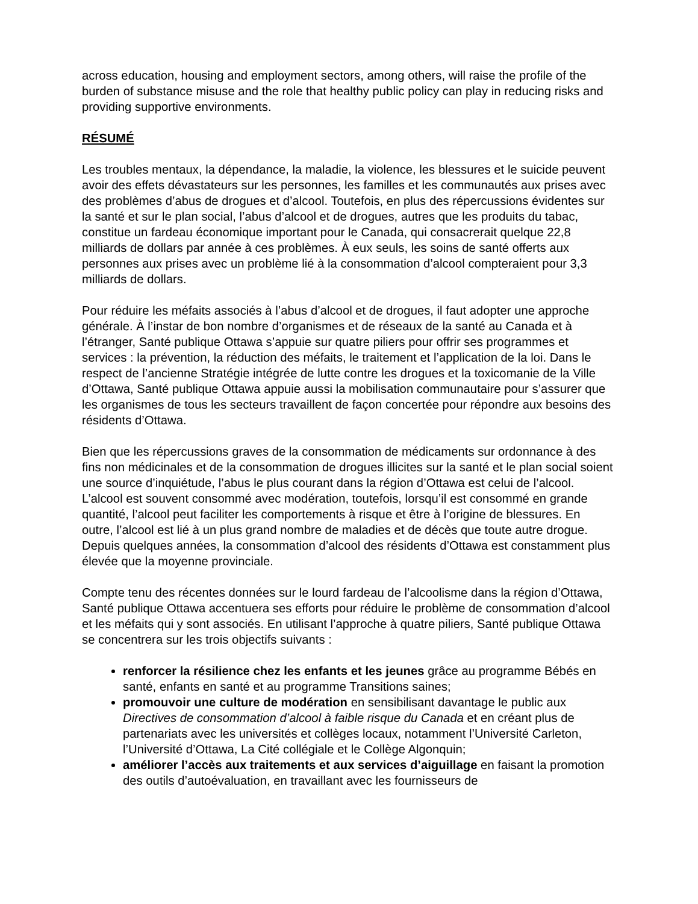across education, housing and employment sectors, among others, will raise the profile of the burden of substance misuse and the role that healthy public policy can play in reducing risks and providing supportive environments.
RÉSUMÉ
Les troubles mentaux, la dépendance, la maladie, la violence, les blessures et le suicide peuvent avoir des effets dévastateurs sur les personnes, les familles et les communautés aux prises avec des problèmes d’abus de drogues et d’alcool. Toutefois, en plus des répercussions évidentes sur la santé et sur le plan social, l’abus d’alcool et de drogues, autres que les produits du tabac, constitue un fardeau économique important pour le Canada, qui consacrerait quelque 22,8 milliards de dollars par année à ces problèmes. À eux seuls, les soins de santé offerts aux personnes aux prises avec un problème lié à la consommation d’alcool compteraient pour 3,3 milliards de dollars.
Pour réduire les méfaits associés à l’abus d’alcool et de drogues, il faut adopter une approche générale. À l’instar de bon nombre d’organismes et de réseaux de la santé au Canada et à l’étranger, Santé publique Ottawa s’appuie sur quatre piliers pour offrir ses programmes et services : la prévention, la réduction des méfaits, le traitement et l’application de la loi. Dans le respect de l’ancienne Stratégie intégrée de lutte contre les drogues et la toxicomanie de la Ville d’Ottawa, Santé publique Ottawa appuie aussi la mobilisation communautaire pour s’assurer que les organismes de tous les secteurs travaillent de façon concertée pour répondre aux besoins des résidents d’Ottawa.
Bien que les répercussions graves de la consommation de médicaments sur ordonnance à des fins non médicinales et de la consommation de drogues illicites sur la santé et le plan social soient une source d’inquiétude, l’abus le plus courant dans la région d’Ottawa est celui de l’alcool. L’alcool est souvent consommé avec modération, toutefois, lorsqu’il est consommé en grande quantité, l’alcool peut faciliter les comportements à risque et être à l’origine de blessures. En outre, l’alcool est lié à un plus grand nombre de maladies et de décès que toute autre drogue. Depuis quelques années, la consommation d’alcool des résidents d’Ottawa est constamment plus élevée que la moyenne provinciale.
Compte tenu des récentes données sur le lourd fardeau de l’alcoolisme dans la région d’Ottawa, Santé publique Ottawa accentuera ses efforts pour réduire le problème de consommation d’alcool et les méfaits qui y sont associés. En utilisant l’approche à quatre piliers, Santé publique Ottawa se concentrera sur les trois objectifs suivants :
renforcer la résilience chez les enfants et les jeunes grâce au programme Bébés en santé, enfants en santé et au programme Transitions saines;
promouvoir une culture de modération en sensibilisant davantage le public aux Directives de consommation d’alcool à faible risque du Canada et en créant plus de partenariats avec les universités et collèges locaux, notamment l’Université Carleton, l’Université d’Ottawa, La Cité collégiale et le Collège Algonquin;
améliorer l’accès aux traitements et aux services d’aiguillage en faisant la promotion des outils d’autoévaluation, en travaillant avec les fournisseurs de